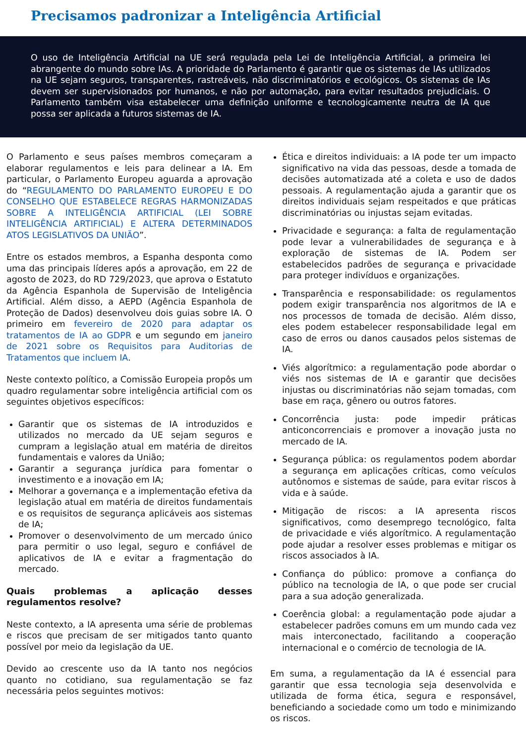Precisamos padronizar a Inteligência Artificial
O uso de Inteligência Artificial na UE será regulada pela Lei de Inteligência Artificial, a primeira lei abrangente do mundo sobre IAs. A prioridade do Parlamento é garantir que os sistemas de IAs utilizados na UE sejam seguros, transparentes, rastreáveis, não discriminatórios e ecológicos. Os sistemas de IAs devem ser supervisionados por humanos, e não por automação, para evitar resultados prejudiciais. O Parlamento também visa estabelecer uma definição uniforme e tecnologicamente neutra de IA que possa ser aplicada a futuros sistemas de IA.
O Parlamento e seus países membros começaram a elaborar regulamentos e leis para delinear a IA. Em particular, o Parlamento Europeu aguarda a aprovação do “REGULAMENTO DO PARLAMENTO EUROPEU E DO CONSELHO QUE ESTABELECE REGRAS HARMONIZADAS SOBRE A INTELIGÊNCIA ARTIFICIAL (LEI SOBRE INTELIGÊNCIA ARTIFICIAL) E ALTERA DETERMINADOS ATOS LEGISLATIVOS DA UNIÃO”.
Entre os estados membros, a Espanha desponta como uma das principais líderes após a aprovação, em 22 de agosto de 2023, do RD 729/2023, que aprova o Estatuto da Agência Espanhola de Supervisão de Inteligência Artificial. Além disso, a AEPD (Agência Espanhola de Proteção de Dados) desenvolveu dois guias sobre IA. O primeiro em fevereiro de 2020 para adaptar os tratamentos de IA ao GDPR e um segundo em janeiro de 2021 sobre os Requisitos para Auditorias de Tratamentos que incluem IA.
Neste contexto político, a Comissão Europeia propôs um quadro regulamentar sobre inteligência artificial com os seguintes objetivos específicos:
Garantir que os sistemas de IA introduzidos e utilizados no mercado da UE sejam seguros e cumpram a legislação atual em matéria de direitos fundamentais e valores da União;
Garantir a segurança jurídica para fomentar o investimento e a inovação em IA;
Melhorar a governança e a implementação efetiva da legislação atual em matéria de direitos fundamentais e os requisitos de segurança aplicáveis aos sistemas de IA;
Promover o desenvolvimento de um mercado único para permitir o uso legal, seguro e confiável de aplicativos de IA e evitar a fragmentação do mercado.
Quais problemas a aplicação desses regulamentos resolve?
Neste contexto, a IA apresenta uma série de problemas e riscos que precisam de ser mitigados tanto quanto possível por meio da legislação da UE.
Devido ao crescente uso da IA tanto nos negócios quanto no cotidiano, sua regulamentação se faz necessária pelos seguintes motivos:
Ética e direitos individuais: a IA pode ter um impacto significativo na vida das pessoas, desde a tomada de decisões automatizada até a coleta e uso de dados pessoais. A regulamentação ajuda a garantir que os direitos individuais sejam respeitados e que práticas discriminatórias ou injustas sejam evitadas.
Privacidade e segurança: a falta de regulamentação pode levar a vulnerabilidades de segurança e à exploração de sistemas de IA. Podem ser estabelecidos padrões de segurança e privacidade para proteger indivíduos e organizações.
Transparência e responsabilidade: os regulamentos podem exigir transparência nos algoritmos de IA e nos processos de tomada de decisão. Além disso, eles podem estabelecer responsabilidade legal em caso de erros ou danos causados pelos sistemas de IA.
Viés algorítmico: a regulamentação pode abordar o viés nos sistemas de IA e garantir que decisões injustas ou discriminatórias não sejam tomadas, com base em raça, gênero ou outros fatores.
Concorrência justa: pode impedir práticas anticoncorrenciais e promover a inovação justa no mercado de IA.
Segurança pública: os regulamentos podem abordar a segurança em aplicações críticas, como veículos autônomos e sistemas de saúde, para evitar riscos à vida e à saúde.
Mitigação de riscos: a IA apresenta riscos significativos, como desemprego tecnológico, falta de privacidade e viés algorítmico. A regulamentação pode ajudar a resolver esses problemas e mitigar os riscos associados à IA.
Confiança do público: promove a confiança do público na tecnologia de IA, o que pode ser crucial para a sua adoção generalizada.
Coerência global: a regulamentação pode ajudar a estabelecer padrões comuns em um mundo cada vez mais interconectado, facilitando a cooperação internacional e o comércio de tecnologia de IA.
Em suma, a regulamentação da IA é essencial para garantir que essa tecnologia seja desenvolvida e utilizada de forma ética, segura e responsável, beneficiando a sociedade como um todo e minimizando os riscos.